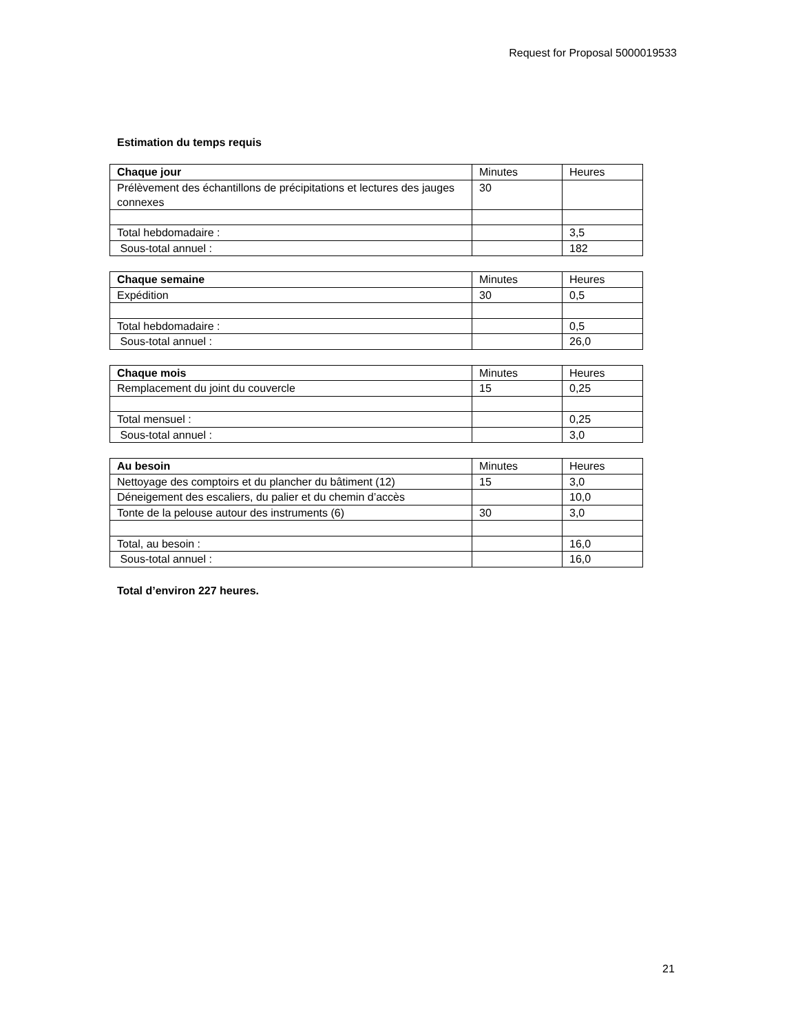Request for Proposal 5000019533
Estimation du temps requis
| Chaque jour | Minutes | Heures |
| Prélèvement des échantillons de précipitations et lectures des jauges connexes | 30 | |
| Total hebdomadaire : | | 3,5 |
| Sous-total annuel : | | 182 |
| Chaque semaine | Minutes | Heures |
| Expédition | 30 | 0,5 |
| Total hebdomadaire : | | 0,5 |
| Sous-total annuel : | | 26,0 |
| Chaque mois | Minutes | Heures |
| Remplacement du joint du couvercle | 15 | 0,25 |
| Total mensuel : | | 0,25 |
| Sous-total annuel : | | 3,0 |
| Au besoin | Minutes | Heures |
| Nettoyage des comptoirs et du plancher du bâtiment (12) | 15 | 3,0 |
| Déneigement des escaliers, du palier et du chemin d’accès | | 10,0 |
| Tonte de la pelouse autour des instruments (6) | 30 | 3,0 |
| Total, au besoin : | | 16,0 |
| Sous-total annuel : | | 16,0 |
Total d’environ 227 heures.
21